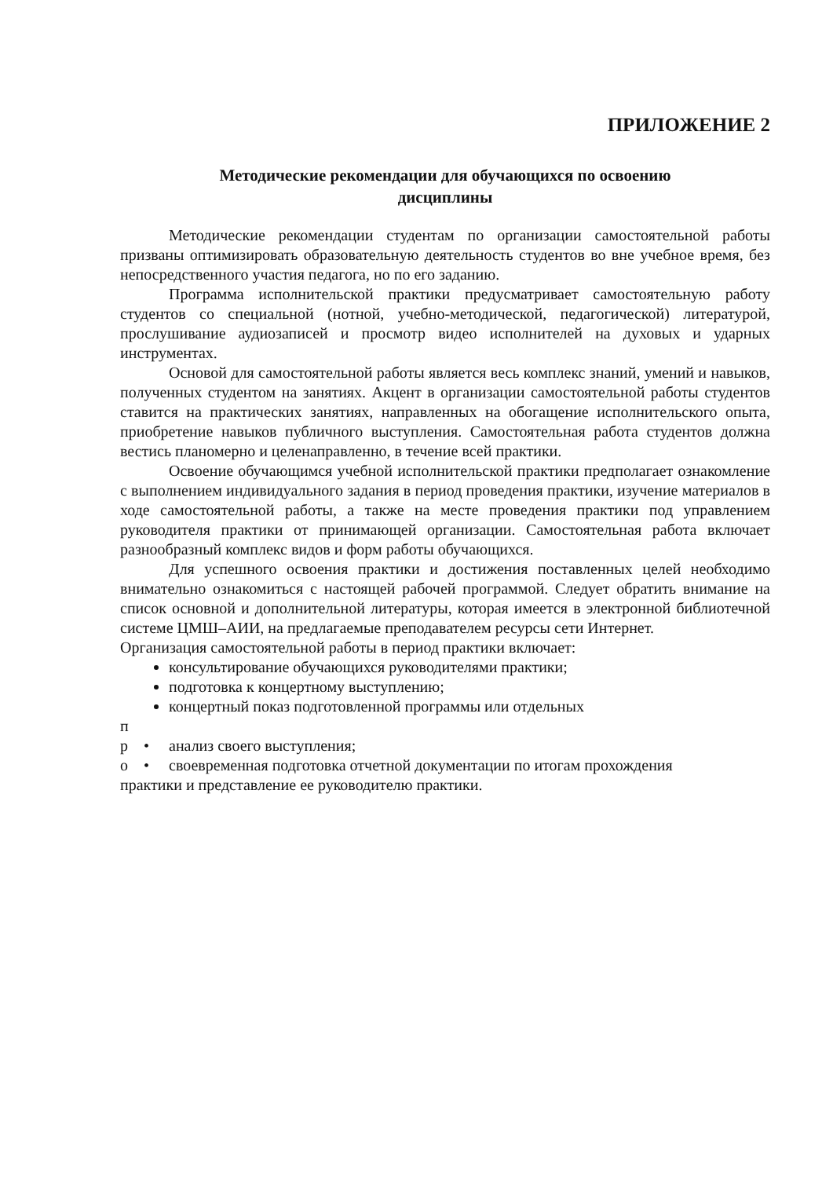ПРИЛОЖЕНИЕ 2
Методические рекомендации для обучающихся по освоению
дисциплины
Методические рекомендации студентам по организации самостоятельной работы призваны оптимизировать образовательную деятельность студентов во вне учебное время, без непосредственного участия педагога, но по его заданию.
Программа исполнительской практики предусматривает самостоятельную работу студентов со специальной (нотной, учебно-методической, педагогической) литературой, прослушивание аудиозаписей и просмотр видео исполнителей на духовых и ударных инструментах.
Основой для самостоятельной работы является весь комплекс знаний, умений и навыков, полученных студентом на занятиях. Акцент в организации самостоятельной работы студентов ставится на практических занятиях, направленных на обогащение исполнительского опыта, приобретение навыков публичного выступления. Самостоятельная работа студентов должна вестись планомерно и целенаправленно, в течение всей практики.
Освоение обучающимся учебной исполнительской практики предполагает ознакомление с выполнением индивидуального задания в период проведения практики, изучение материалов в ходе самостоятельной работы, а также на месте проведения практики под управлением руководителя практики от принимающей организации. Самостоятельная работа включает разнообразный комплекс видов и форм работы обучающихся.
Для успешного освоения практики и достижения поставленных целей необходимо внимательно ознакомиться с настоящей рабочей программой. Следует обратить внимание на список основной и дополнительной литературы, которая имеется в электронной библиотечной системе ЦМШ–АИИ, на предлагаемые преподавателем ресурсы сети Интернет.
Организация самостоятельной работы в период практики включает:
консультирование обучающихся руководителями практики;
подготовка к концертному выступлению;
концертный показ подготовленной программы или отдельных
п
р • анализ своего выступления;
о • своевременная подготовка отчетной документации по итогам прохождения
практики и представление ее руководителю практики.